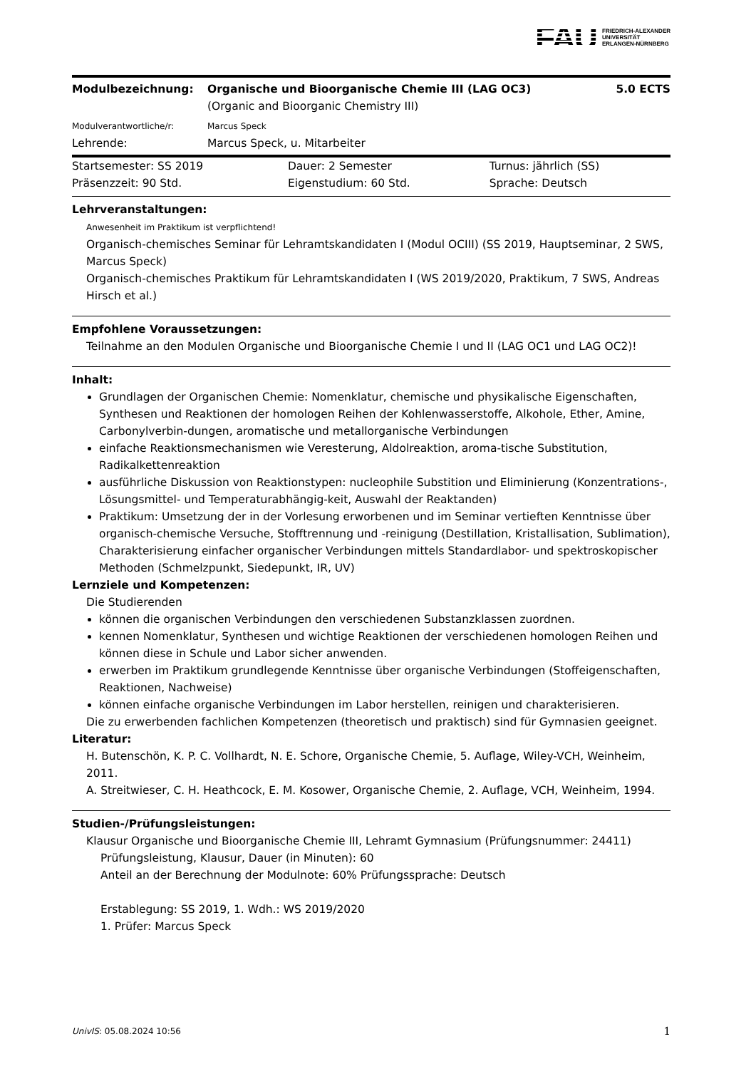FAU FRIEDRICH-ALEXANDER
UNIVERSITÄT
ERLANGEN-NÜRNBERG
| Modulbezeichnung: | Organische und Bioorganische Chemie III (LAG OC3) (Organic and Bioorganic Chemistry III) | 5.0 ECTS |
| Modulverantwortliche/r: | Marcus Speck | |
| Lehrende: | Marcus Speck, u. Mitarbeiter | |
| Startsemester: SS 2019 | Dauer: 2 Semester | Turnus: jährlich (SS) |
| Präsenzzeit: 90 Std. | Eigenstudium: 60 Std. | Sprache: Deutsch |
Lehrveranstaltungen:
Anwesenheit im Praktikum ist verpflichtend!
Organisch-chemisches Seminar für Lehramtskandidaten I (Modul OCIII) (SS 2019, Hauptseminar, 2 SWS, Marcus Speck)
Organisch-chemisches Praktikum für Lehramtskandidaten I (WS 2019/2020, Praktikum, 7 SWS, Andreas Hirsch et al.)
Empfohlene Voraussetzungen:
Teilnahme an den Modulen Organische und Bioorganische Chemie I und II (LAG OC1 und LAG OC2)!
Inhalt:
Grundlagen der Organischen Chemie: Nomenklatur, chemische und physikalische Eigenschaften, Synthesen und Reaktionen der homologen Reihen der Kohlenwasserstoffe, Alkohole, Ether, Amine, Carbonylverbin-dungen, aromatische und metallorganische Verbindungen
einfache Reaktionsmechanismen wie Veresterung, Aldolreaktion, aroma-tische Substitution, Radikalkettenreaktion
ausführliche Diskussion von Reaktionstypen: nucleophile Substition und Eliminierung (Konzentrations-, Lösungsmittel- und Temperaturabhängig-keit, Auswahl der Reaktanden)
Praktikum: Umsetzung der in der Vorlesung erworbenen und im Seminar vertieften Kenntnisse über organisch-chemische Versuche, Stofftrennung und -reinigung (Destillation, Kristallisation, Sublimation), Charakterisierung einfacher organischer Verbindungen mittels Standardlabor- und spektroskopischer Methoden (Schmelzpunkt, Siedepunkt, IR, UV)
Lernziele und Kompetenzen:
Die Studierenden
können die organischen Verbindungen den verschiedenen Substanzklassen zuordnen.
kennen Nomenklatur, Synthesen und wichtige Reaktionen der verschiedenen homologen Reihen und können diese in Schule und Labor sicher anwenden.
erwerben im Praktikum grundlegende Kenntnisse über organische Verbindungen (Stoffeigenschaften, Reaktionen, Nachweise)
können einfache organische Verbindungen im Labor herstellen, reinigen und charakterisieren.
Die zu erwerbenden fachlichen Kompetenzen (theoretisch und praktisch) sind für Gymnasien geeignet.
Literatur:
H. Butenschön, K. P. C. Vollhardt, N. E. Schore, Organische Chemie, 5. Auflage, Wiley-VCH, Weinheim, 2011.
A. Streitwieser, C. H. Heathcock, E. M. Kosower, Organische Chemie, 2. Auflage, VCH, Weinheim, 1994.
Studien-/Prüfungsleistungen:
Klausur Organische und Bioorganische Chemie III, Lehramt Gymnasium (Prüfungsnummer: 24411)
Prüfungsleistung, Klausur, Dauer (in Minuten): 60
Anteil an der Berechnung der Modulnote: 60% Prüfungssprache: Deutsch
Erstablegung: SS 2019, 1. Wdh.: WS 2019/2020
1. Prüfer: Marcus Speck
UnivIS: 05.08.2024 10:56 1